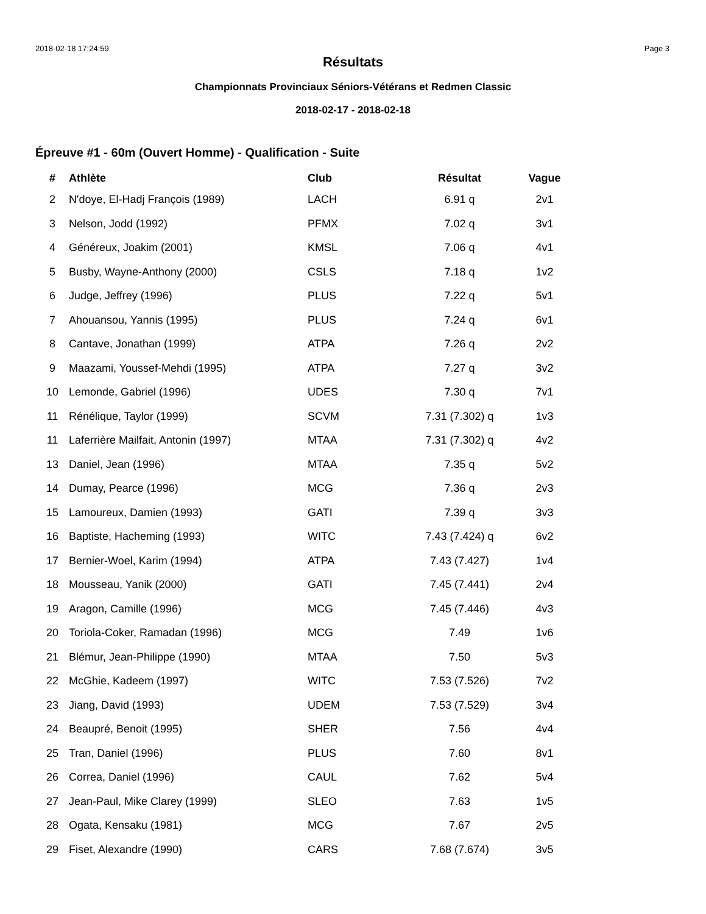2018-02-18 17:24:59 Page 3
Résultats
Championnats Provinciaux Séniors-Vétérans et Redmen Classic
2018-02-17 - 2018-02-18
Épreuve #1 - 60m (Ouvert Homme) - Qualification - Suite
| # | Athlète | Club | Résultat | Vague |
| --- | --- | --- | --- | --- |
| 2 | N'doye, El-Hadj François (1989) | LACH | 6.91 q | 2v1 |
| 3 | Nelson, Jodd (1992) | PFMX | 7.02 q | 3v1 |
| 4 | Généreux, Joakim (2001) | KMSL | 7.06 q | 4v1 |
| 5 | Busby, Wayne-Anthony (2000) | CSLS | 7.18 q | 1v2 |
| 6 | Judge, Jeffrey (1996) | PLUS | 7.22 q | 5v1 |
| 7 | Ahouansou, Yannis (1995) | PLUS | 7.24 q | 6v1 |
| 8 | Cantave, Jonathan (1999) | ATPA | 7.26 q | 2v2 |
| 9 | Maazami, Youssef-Mehdi (1995) | ATPA | 7.27 q | 3v2 |
| 10 | Lemonde, Gabriel (1996) | UDES | 7.30 q | 7v1 |
| 11 | Rénélique, Taylor (1999) | SCVM | 7.31 (7.302) q | 1v3 |
| 11 | Laferrière Mailfait, Antonin (1997) | MTAA | 7.31 (7.302) q | 4v2 |
| 13 | Daniel, Jean (1996) | MTAA | 7.35 q | 5v2 |
| 14 | Dumay, Pearce (1996) | MCG | 7.36 q | 2v3 |
| 15 | Lamoureux, Damien (1993) | GATI | 7.39 q | 3v3 |
| 16 | Baptiste, Hacheming (1993) | WITC | 7.43 (7.424) q | 6v2 |
| 17 | Bernier-Woel, Karim (1994) | ATPA | 7.43 (7.427) | 1v4 |
| 18 | Mousseau, Yanik (2000) | GATI | 7.45 (7.441) | 2v4 |
| 19 | Aragon, Camille (1996) | MCG | 7.45 (7.446) | 4v3 |
| 20 | Toriola-Coker, Ramadan (1996) | MCG | 7.49 | 1v6 |
| 21 | Blémur, Jean-Philippe (1990) | MTAA | 7.50 | 5v3 |
| 22 | McGhie, Kadeem (1997) | WITC | 7.53 (7.526) | 7v2 |
| 23 | Jiang, David (1993) | UDEM | 7.53 (7.529) | 3v4 |
| 24 | Beaupré, Benoit (1995) | SHER | 7.56 | 4v4 |
| 25 | Tran, Daniel (1996) | PLUS | 7.60 | 8v1 |
| 26 | Correa, Daniel (1996) | CAUL | 7.62 | 5v4 |
| 27 | Jean-Paul, Mike Clarey (1999) | SLEO | 7.63 | 1v5 |
| 28 | Ogata, Kensaku (1981) | MCG | 7.67 | 2v5 |
| 29 | Fiset, Alexandre (1990) | CARS | 7.68 (7.674) | 3v5 |